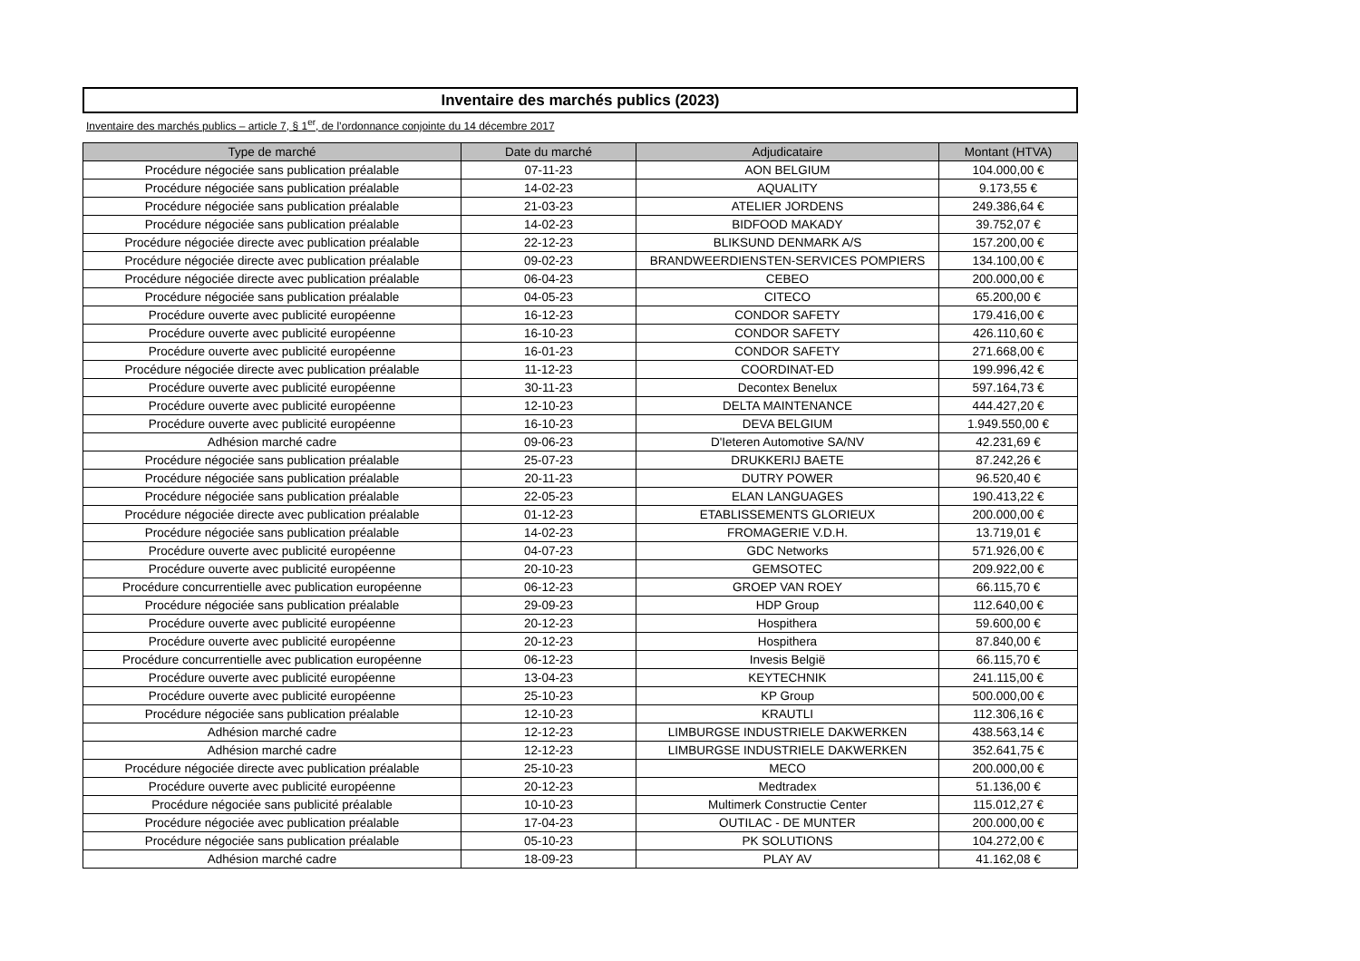Inventaire des marchés publics (2023)
Inventaire des marchés publics – article 7, § 1<sup>er</sup>, de l’ordonnance conjointe du 14 décembre 2017
| Type de marché | Date du marché | Adjudicataire | Montant (HTVA) |
| --- | --- | --- | --- |
| Procédure négociée sans publication préalable | 07-11-23 | AON BELGIUM | 104.000,00 € |
| Procédure négociée sans publication préalable | 14-02-23 | AQUALITY | 9.173,55 € |
| Procédure négociée sans publication préalable | 21-03-23 | ATELIER JORDENS | 249.386,64 € |
| Procédure négociée sans publication préalable | 14-02-23 | BIDFOOD MAKADY | 39.752,07 € |
| Procédure négociée directe avec publication préalable | 22-12-23 | BLIKSUND DENMARK A/S | 157.200,00 € |
| Procédure négociée directe avec publication préalable | 09-02-23 | BRANDWEERDIENSTEN-SERVICES POMPIERS | 134.100,00 € |
| Procédure négociée directe avec publication préalable | 06-04-23 | CEBEO | 200.000,00 € |
| Procédure négociée sans publication préalable | 04-05-23 | CITECO | 65.200,00 € |
| Procédure ouverte avec publicité européenne | 16-12-23 | CONDOR SAFETY | 179.416,00 € |
| Procédure ouverte avec publicité européenne | 16-10-23 | CONDOR SAFETY | 426.110,60 € |
| Procédure ouverte avec publicité européenne | 16-01-23 | CONDOR SAFETY | 271.668,00 € |
| Procédure négociée directe avec publication préalable | 11-12-23 | COORDINAT-ED | 199.996,42 € |
| Procédure ouverte avec publicité européenne | 30-11-23 | Decontex Benelux | 597.164,73 € |
| Procédure ouverte avec publicité européenne | 12-10-23 | DELTA MAINTENANCE | 444.427,20 € |
| Procédure ouverte avec publicité européenne | 16-10-23 | DEVA BELGIUM | 1.949.550,00 € |
| Adhésion marché cadre | 09-06-23 | D'Ieteren Automotive SA/NV | 42.231,69 € |
| Procédure négociée sans publication préalable | 25-07-23 | DRUKKERIJ BAETE | 87.242,26 € |
| Procédure négociée sans publication préalable | 20-11-23 | DUTRY POWER | 96.520,40 € |
| Procédure négociée sans publication préalable | 22-05-23 | ELAN LANGUAGES | 190.413,22 € |
| Procédure négociée directe avec publication préalable | 01-12-23 | ETABLISSEMENTS GLORIEUX | 200.000,00 € |
| Procédure négociée sans publication préalable | 14-02-23 | FROMAGERIE V.D.H. | 13.719,01 € |
| Procédure ouverte avec publicité européenne | 04-07-23 | GDC Networks | 571.926,00 € |
| Procédure ouverte avec publicité européenne | 20-10-23 | GEMSOTEC | 209.922,00 € |
| Procédure concurrentielle avec publication européenne | 06-12-23 | GROEP VAN ROEY | 66.115,70 € |
| Procédure négociée sans publication préalable | 29-09-23 | HDP Group | 112.640,00 € |
| Procédure ouverte avec publicité européenne | 20-12-23 | Hospithera | 59.600,00 € |
| Procédure ouverte avec publicité européenne | 20-12-23 | Hospithera | 87.840,00 € |
| Procédure concurrentielle avec publication européenne | 06-12-23 | Invesis België | 66.115,70 € |
| Procédure ouverte avec publicité européenne | 13-04-23 | KEYTECHNIK | 241.115,00 € |
| Procédure ouverte avec publicité européenne | 25-10-23 | KP Group | 500.000,00 € |
| Procédure négociée sans publication préalable | 12-10-23 | KRAUTLI | 112.306,16 € |
| Adhésion marché cadre | 12-12-23 | LIMBURGSE INDUSTRIELE DAKWERKEN | 438.563,14 € |
| Adhésion marché cadre | 12-12-23 | LIMBURGSE INDUSTRIELE DAKWERKEN | 352.641,75 € |
| Procédure négociée directe avec publication préalable | 25-10-23 | MECO | 200.000,00 € |
| Procédure ouverte avec publicité européenne | 20-12-23 | Medtradex | 51.136,00 € |
| Procédure négociée sans publicité préalable | 10-10-23 | Multimerk Constructie Center | 115.012,27 € |
| Procédure négociée avec publication préalable | 17-04-23 | OUTILAC - DE MUNTER | 200.000,00 € |
| Procédure négociée sans publication préalable | 05-10-23 | PK SOLUTIONS | 104.272,00 € |
| Adhésion marché cadre | 18-09-23 | PLAY AV | 41.162,08 € |